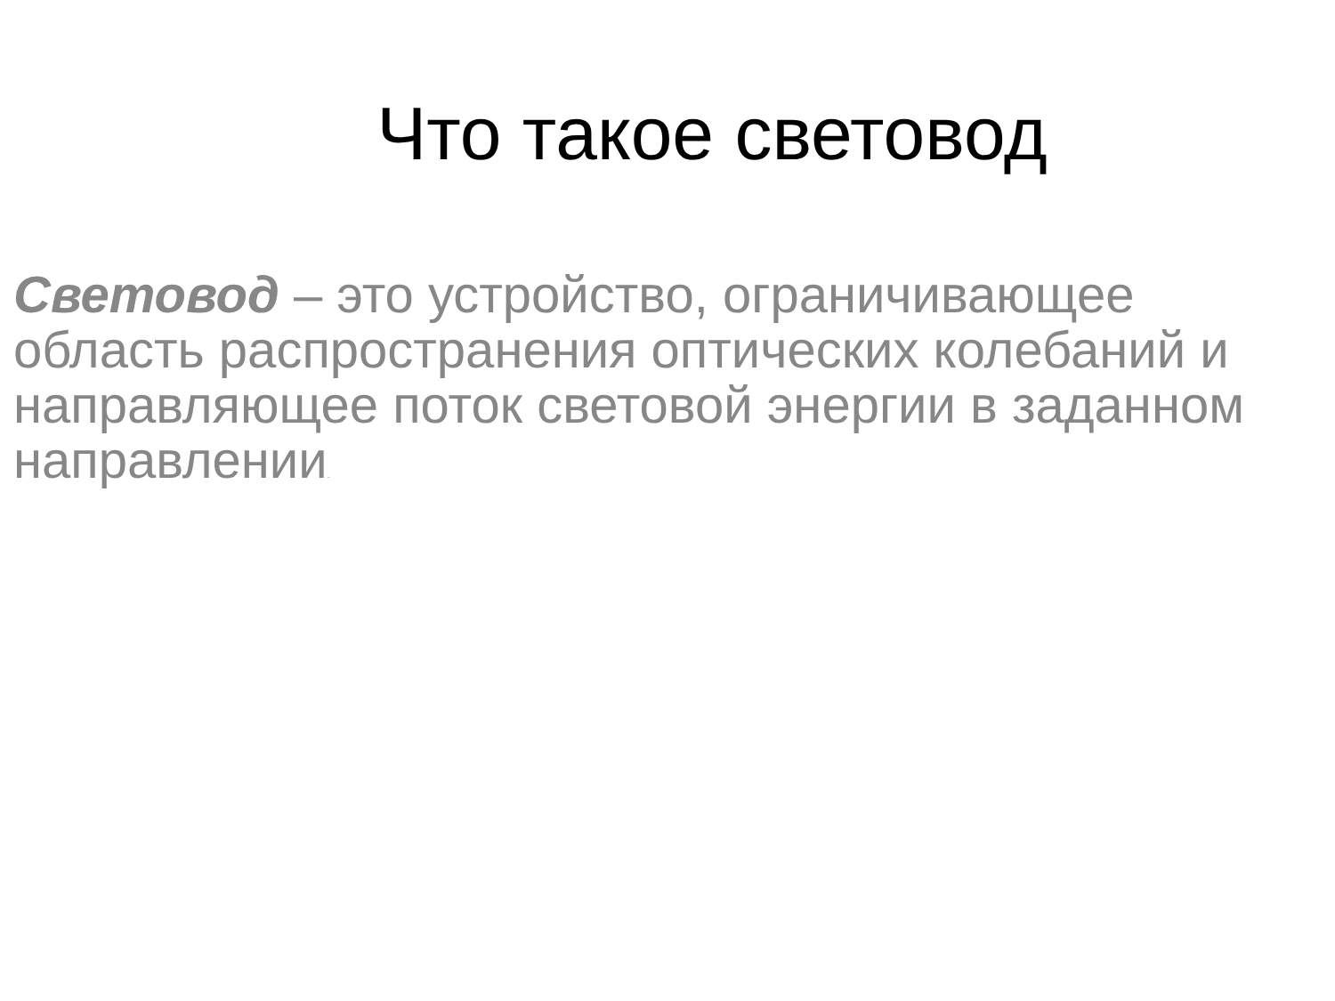Что такое световод
Световод – это устройство, ограничивающее область распространения оптических колебаний и направляющее поток световой энергии в заданном направлении.